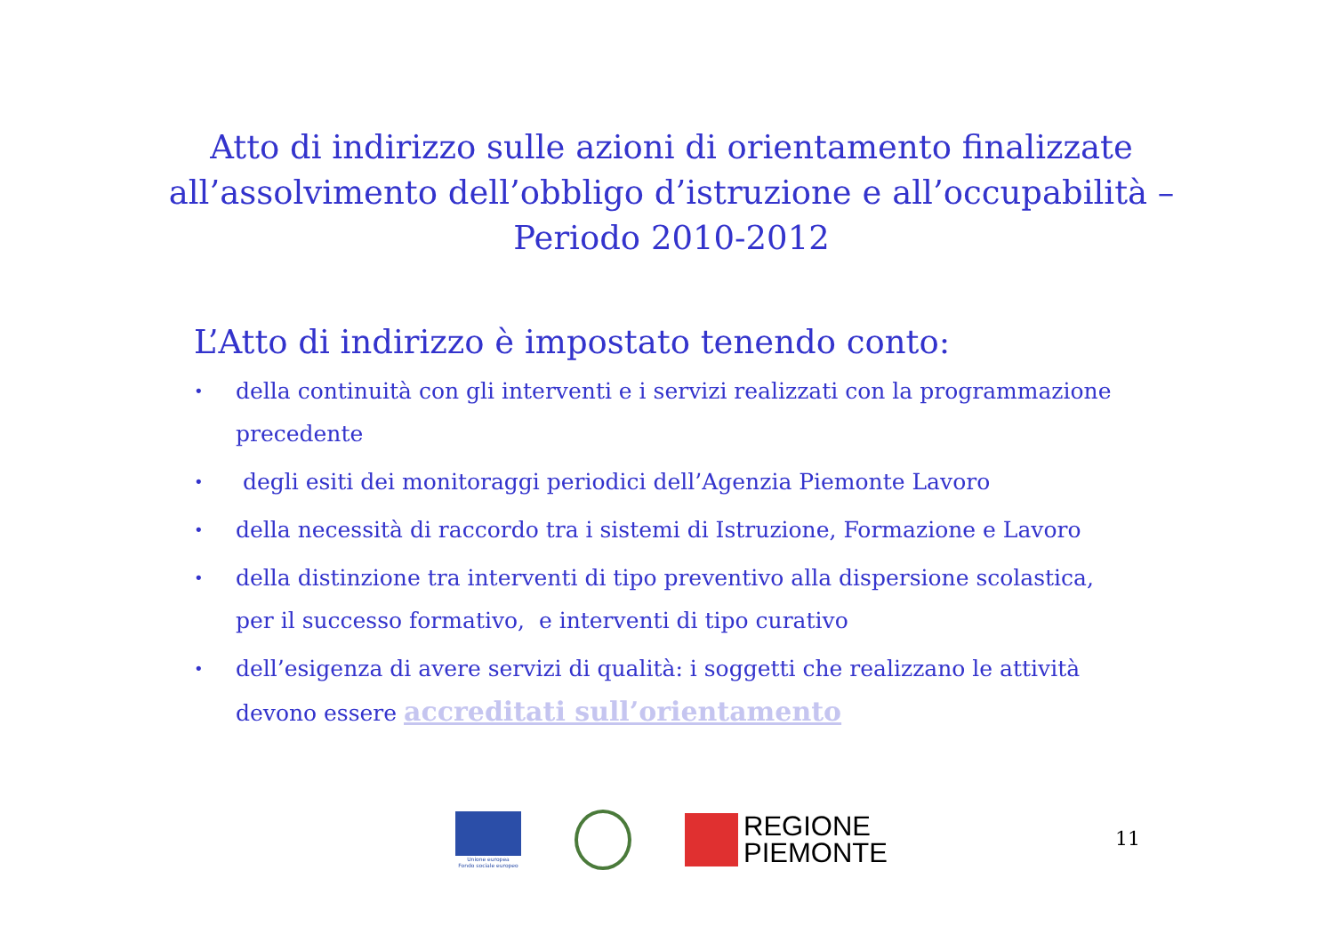Atto di indirizzo sulle azioni di orientamento finalizzate all’assolvimento dell’obbligo d’istruzione e all’occupabilità – Periodo 2010-2012
L’Atto di indirizzo è impostato tenendo conto:
• della continuità con gli interventi e i servizi realizzati con la programmazione precedente
• degli esiti dei monitoraggi periodici dell’Agenzia Piemonte Lavoro
• della necessità di raccordo tra i sistemi di Istruzione, Formazione e Lavoro
• della distinzione tra interventi di tipo preventivo alla dispersione scolastica, per il successo formativo, e interventi di tipo curativo
• dell’esigenza di avere servizi di qualità: i soggetti che realizzano le attività devono essere accreditati sull’orientamento
Unione europea
Fondo sociale europeo
REGIONE
PIEMONTE
11